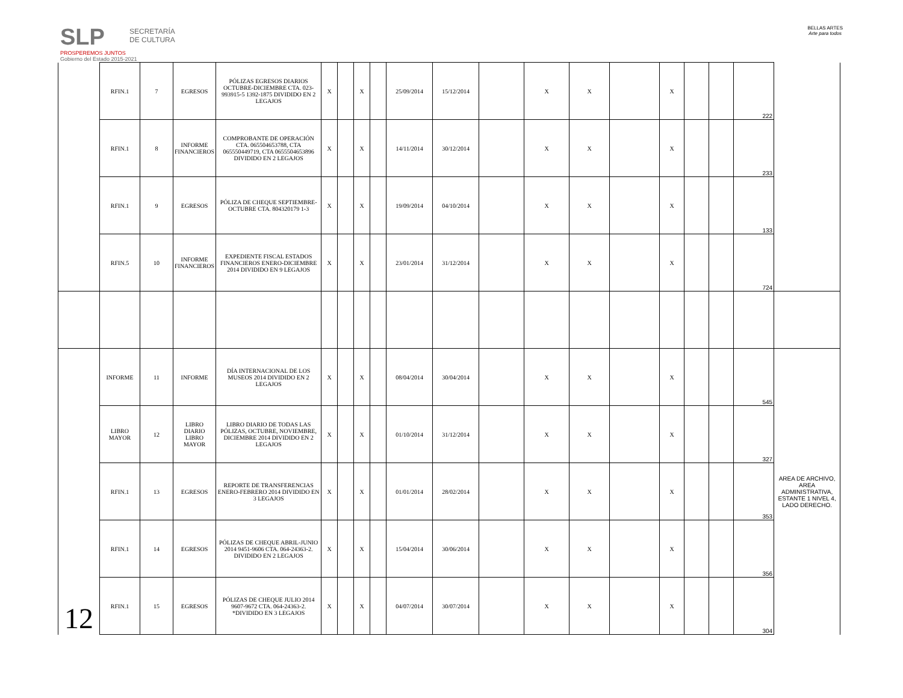SLP
PROSPEREMOS JUNTOS
Gobierno del Estado 2015-2021
SECRETARÍA
DE CULTURA
BELLAS ARTES
Arte para todos
| | RFIN.1 | 7 | EGRESOS | PÓLIZAS EGRESOS DIARIOS OCTUBRE-DICIEMBRE CTA. 023-993915-5 1392-1875 DIVIDIDO EN 2 LEGAJOS | X | | X | | 25/09/2014 | 15/12/2014 | | X | X | | X | | | 222 | |
| | RFIN.1 | 8 | INFORME FINANCIEROS | COMPROBANTE DE OPERACIÓN CTA. 065504653788, CTA 065550449719, CTA 0655504653896 DIVIDIDO EN 2 LEGAJOS | X | | X | | 14/11/2014 | 30/12/2014 | | X | X | | X | | | 233 | |
| | RFIN.1 | 9 | EGRESOS | PÓLIZA DE CHEQUE SEPTIEMBRE-OCTUBRE CTA. 804320179 1-3 | X | | X | | 19/09/2014 | 04/10/2014 | | X | X | | X | | | 133 | |
| | RFIN.5 | 10 | INFORME FINANCIEROS | EXPEDIENTE FISCAL ESTADOS FINANCIEROS ENERO-DICIEMBRE 2014 DIVIDIDO EN 9 LEGAJOS | X | | X | | 23/01/2014 | 31/12/2014 | | X | X | | X | | | 724 | |
| 12 | INFORME | 11 | INFORME | DÍA INTERNACIONAL DE LOS MUSEOS 2014 DIVIDIDO EN 2 LEGAJOS | X | | X | | 08/04/2014 | 30/04/2014 | | X | X | | X | | | 545 | AREA DE ARCHIVO, AREA ADMINISTRATIVA, ESTANTE 1 NIVEL 4, LADO DERECHO. |
| | LIBRO MAYOR | 12 | LIBRO DIARIO LIBRO MAYOR | LIBRO DIARIO DE TODAS LAS PÓLIZAS, OCTUBRE, NOVIEMBRE, DICIEMBRE 2014 DIVIDIDO EN 2 LEGAJOS | X | | X | | 01/10/2014 | 31/12/2014 | | X | X | | X | | | 327 | |
| | RFIN.1 | 13 | EGRESOS | REPORTE DE TRANSFERENCIAS ENERO-FEBRERO 2014 DIVIDIDO EN 3 LEGAJOS | X | | X | | 01/01/2014 | 28/02/2014 | | X | X | | X | | | 353 | |
| | RFIN.1 | 14 | EGRESOS | PÓLIZAS DE CHEQUE ABRIL-JUNIO 2014 9451-9606 CTA. 064-24363-2. DIVIDIDO EN 2 LEGAJOS | X | | X | | 15/04/2014 | 30/06/2014 | | X | X | | X | | | 356 | |
| | RFIN.1 | 15 | EGRESOS | PÓLIZAS DE CHEQUE JULIO 2014 9607-9672 CTA. 064-24363-2. *DIVIDIDO EN 3 LEGAJOS | X | | X | | 04/07/2014 | 30/07/2014 | | X | X | | X | | | 304 | |